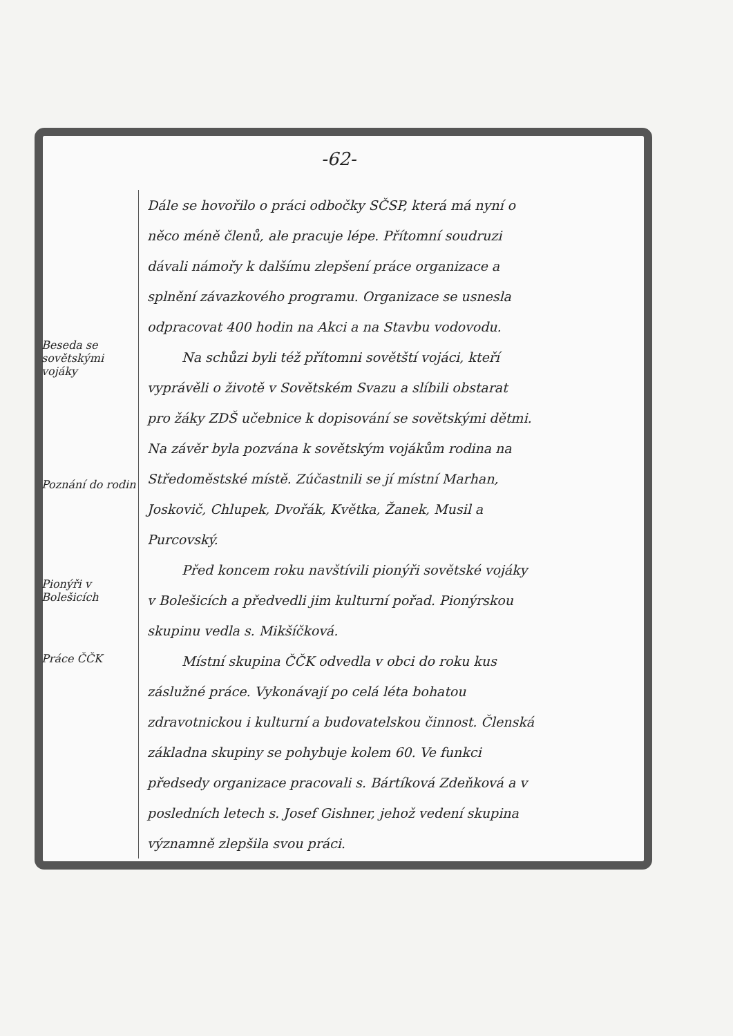-62-
Beseda se sovětskými vojáky
Poznání do rodin
Pionýři v Bolešicích
Práce ČČK
Dále se hovořilo o práci odbočky SČSP, která má nyní o něco méně členů, ale pracuje lépe. Přítomní soudruzi dávali námořy k dalšímu zlepšení práce organizace a splnění závazkového programu. Organizace se usnesla odpracovat 400 hodin na Akci a na Stavbu vodovodu.
Na schůzi byli též přítomni sovětští vojáci, kteří vyprávěli o životě v Sovětském Svazu a slíbili obstarat pro žáky ZDŠ učebnice k dopisování se sovětskými dětmi. Na závěr byla pozvána k sovětským vojákům rodina na Středoměstské místě. Zúčastnili se jí místní Marhan, Joskovič, Chlupek, Dvořák, Květka, Žanek, Musil a Purcovský.
Před koncem roku navštívili pionýři sovětské vojáky v Bolešicích a předvedli jim kulturní pořad. Pionýrskou skupinu vedla s. Mikšíčková.
Místní skupina ČČK odvedla v obci do roku kus záslužné práce. Vykonávají po celá léta bohatou zdravotnickou i kulturní a budovatelskou činnost. Členská základna skupiny se pohybuje kolem 60. Ve funkci předsedy organizace pracovali s. Bártíková Zdeňková a v posledních letech s. Josef Gishner, jehož vedení skupina významně zlepšila svou práci.